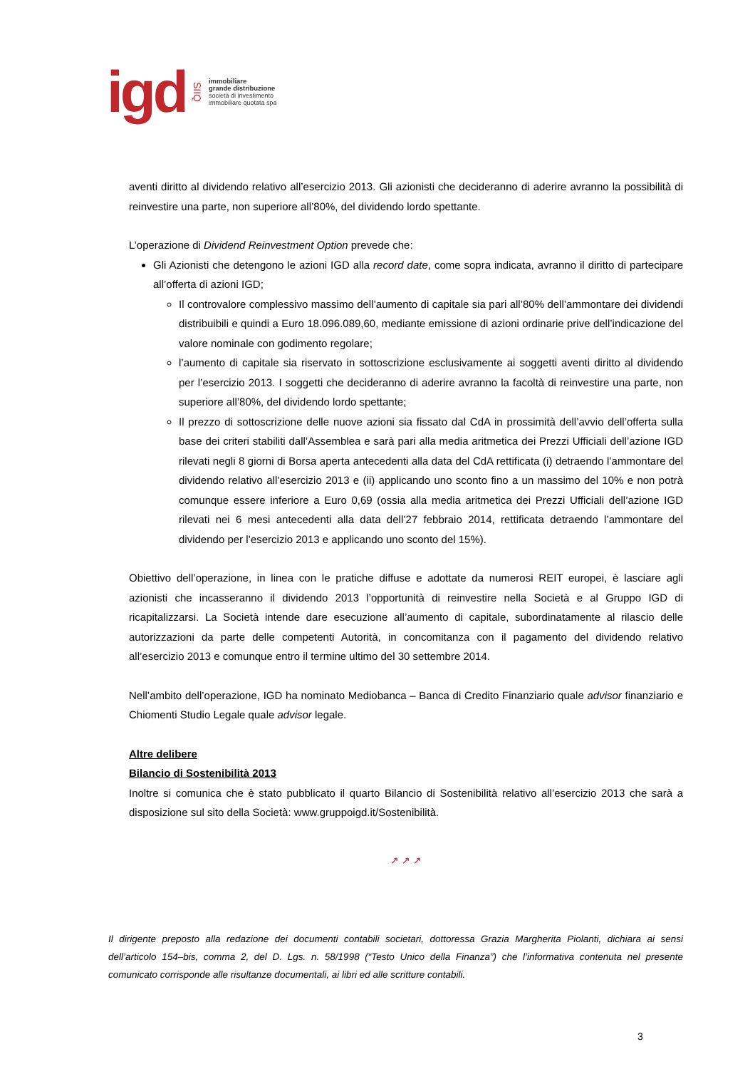igd SIIQ
immobiliare
grande distribuzione
società di investimento
immobiliare quotata spa
aventi diritto al dividendo relativo all’esercizio 2013. Gli azionisti che decideranno di aderire avranno la possibilità di reinvestire una parte, non superiore all’80%, del dividendo lordo spettante.
L’operazione di Dividend Reinvestment Option prevede che:
Gli Azionisti che detengono le azioni IGD alla record date, come sopra indicata, avranno il diritto di partecipare all’offerta di azioni IGD;
Il controvalore complessivo massimo dell’aumento di capitale sia pari all’80% dell’ammontare dei dividendi distribuibili e quindi a Euro 18.096.089,60, mediante emissione di azioni ordinarie prive dell’indicazione del valore nominale con godimento regolare;
l’aumento di capitale sia riservato in sottoscrizione esclusivamente ai soggetti aventi diritto al dividendo per l’esercizio 2013. I soggetti che decideranno di aderire avranno la facoltà di reinvestire una parte, non superiore all’80%, del dividendo lordo spettante;
Il prezzo di sottoscrizione delle nuove azioni sia fissato dal CdA in prossimità dell’avvio dell’offerta sulla base dei criteri stabiliti dall’Assemblea e sarà pari alla media aritmetica dei Prezzi Ufficiali dell’azione IGD rilevati negli 8 giorni di Borsa aperta antecedenti alla data del CdA rettificata (i) detraendo l’ammontare del dividendo relativo all’esercizio 2013 e (ii) applicando uno sconto fino a un massimo del 10% e non potrà comunque essere inferiore a Euro 0,69 (ossia alla media aritmetica dei Prezzi Ufficiali dell’azione IGD rilevati nei 6 mesi antecedenti alla data dell’27 febbraio 2014, rettificata detraendo l’ammontare del dividendo per l’esercizio 2013 e applicando uno sconto del 15%).
Obiettivo dell’operazione, in linea con le pratiche diffuse e adottate da numerosi REIT europei, è lasciare agli azionisti che incasseranno il dividendo 2013 l’opportunità di reinvestire nella Società e al Gruppo IGD di ricapitalizzarsi. La Società intende dare esecuzione all’aumento di capitale, subordinatamente al rilascio delle autorizzazioni da parte delle competenti Autorità, in concomitanza con il pagamento del dividendo relativo all’esercizio 2013 e comunque entro il termine ultimo del 30 settembre 2014.
Nell’ambito dell’operazione, IGD ha nominato Mediobanca – Banca di Credito Finanziario quale advisor finanziario e Chiomenti Studio Legale quale advisor legale.
Altre delibere
Bilancio di Sostenibilità 2013
Inoltre si comunica che è stato pubblicato il quarto Bilancio di Sostenibilità relativo all’esercizio 2013 che sarà a disposizione sul sito della Società: www.gruppoigd.it/Sostenibilità.
↗ ↗ ↗
Il dirigente preposto alla redazione dei documenti contabili societari, dottoressa Grazia Margherita Piolanti, dichiara ai sensi dell’articolo 154–bis, comma 2, del D. Lgs. n. 58/1998 (“Testo Unico della Finanza”) che l’informativa contenuta nel presente comunicato corrisponde alle risultanze documentali, ai libri ed alle scritture contabili.
3